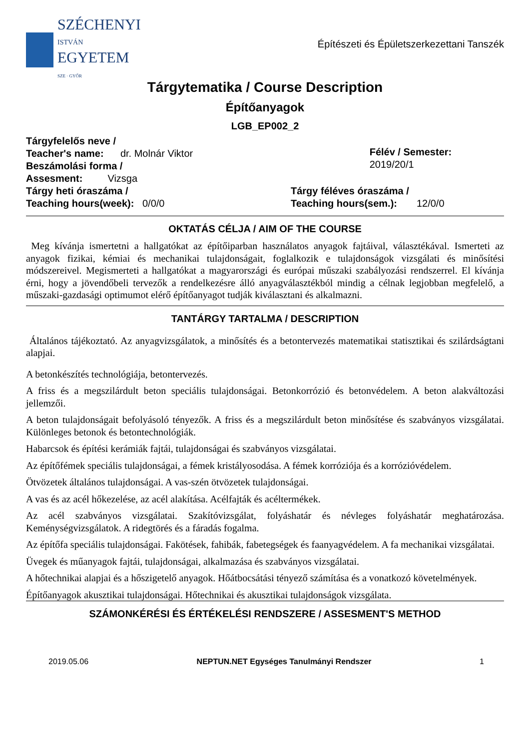SZÉCHENYI
ISTVÁN
EGYETEM
SZE · GYŐR
Építészeti és Épületszerkezettani Tanszék
Tárgytematika / Course Description
Építőanyagok
LGB_EP002_2
Tárgyfelelős neve /
Teacher's name: dr. Molnár Viktor
Beszámolási forma /
Assesment: Vizsga
Félév / Semester: 2019/20/1
Tárgy heti óraszáma /
Teaching hours(week): 0/0/0
Tárgy féléves óraszáma /
Teaching hours(sem.): 12/0/0
OKTATÁS CÉLJA / AIM OF THE COURSE
Meg kívánja ismertetni a hallgatókat az építőiparban használatos anyagok fajtáival, választékával. Ismerteti az anyagok fizikai, kémiai és mechanikai tulajdonságait, foglalkozik e tulajdonságok vizsgálati és minősítési módszereivel. Megismerteti a hallgatókat a magyarországi és európai műszaki szabályozási rendszerrel. El kívánja érni, hogy a jövendőbeli tervezők a rendelkezésre álló anyagválasztékból mindig a célnak legjobban megfelelő, a műszaki-gazdasági optimumot elérő építőanyagot tudják kiválasztani és alkalmazni.
TANTÁRGY TARTALMA / DESCRIPTION
Általános tájékoztató. Az anyagvizsgálatok, a minősítés és a betontervezés matematikai statisztikai és szilárdságtani alapjai.
A betonkészítés technológiája, betontervezés.
A friss és a megszilárdult beton speciális tulajdonságai. Betonkorrózió és betonvédelem. A beton alakváltozási jellemzői.
A beton tulajdonságait befolyásoló tényezők. A friss és a megszilárdult beton minősítése és szabványos vizsgálatai. Különleges betonok és betontechnológiák.
Habarcsok és építési kerámiák fajtái, tulajdonságai és szabványos vizsgálatai.
Az építőfémek speciális tulajdonságai, a fémek kristályosodása. A fémek korróziója és a korrózióvédelem.
Ötvözetek általános tulajdonságai. A vas-szén ötvözetek tulajdonságai.
A vas és az acél hőkezelése, az acél alakítása. Acélfajták és acéltermékek.
Az acél szabványos vizsgálatai. Szakítóvizsgálat, folyáshatár és névleges folyáshatár meghatározása. Keménységvizsgálatok. A ridegtörés és a fáradás fogalma.
Az építőfa speciális tulajdonságai. Fakötések, fahibák, fabetegségek és faanyagvédelem. A fa mechanikai vizsgálatai.
Üvegek és műanyagok fajtái, tulajdonságai, alkalmazása és szabványos vizsgálatai.
A hőtechnikai alapjai és a hőszigetelő anyagok. Hőátbocsátási tényező számítása és a vonatkozó követelmények.
Építőanyagok akusztikai tulajdonságai. Hőtechnikai és akusztikai tulajdonságok vizsgálata.
SZÁMONKÉRÉSI ÉS ÉRTÉKELÉSI RENDSZERE / ASSESMENT'S METHOD
2019.05.06 NEPTUN.NET Egységes Tanulmányi Rendszer 1